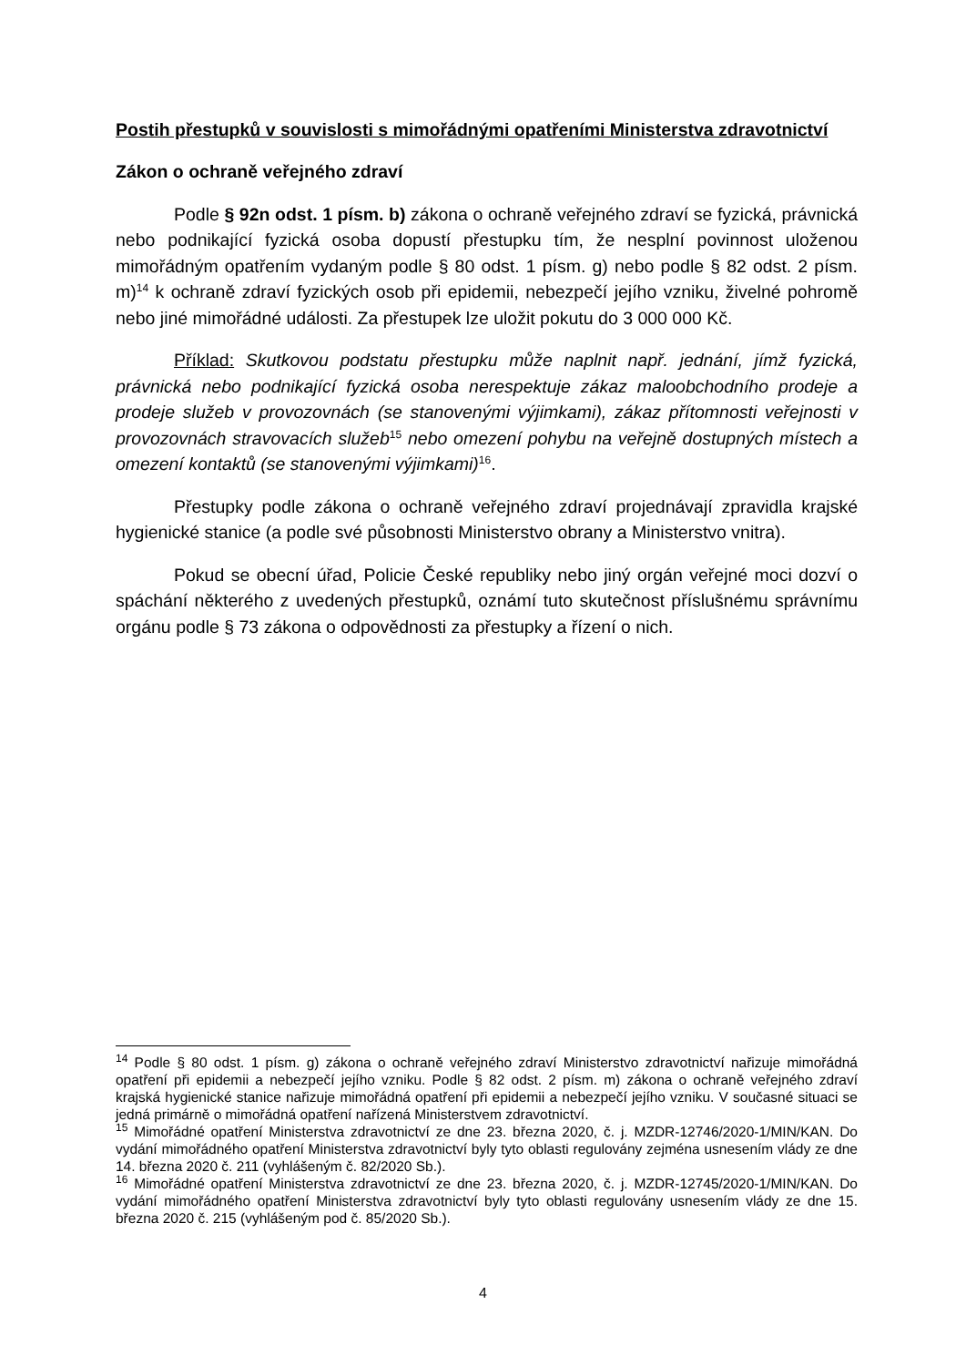Postih přestupků v souvislosti s mimořádnými opatřeními Ministerstva zdravotnictví
Zákon o ochraně veřejného zdraví
Podle § 92n odst. 1 písm. b) zákona o ochraně veřejného zdraví se fyzická, právnická nebo podnikající fyzická osoba dopustí přestupku tím, že nesplní povinnost uloženou mimořádným opatřením vydaným podle § 80 odst. 1 písm. g) nebo podle § 82 odst. 2 písm. m)<sup>14</sup> k ochraně zdraví fyzických osob při epidemii, nebezpečí jejího vzniku, živelné pohromě nebo jiné mimořádné události. Za přestupek lze uložit pokutu do 3 000 000 Kč.
Příklad: Skutkovou podstatu přestupku může naplnit např. jednání, jímž fyzická, právnická nebo podnikající fyzická osoba nerespektuje zákaz maloobchodního prodeje a prodeje služeb v provozovnách (se stanovenými výjimkami), zákaz přítomnosti veřejnosti v provozovnách stravovacích služeb<sup>15</sup> nebo omezení pohybu na veřejně dostupných místech a omezení kontaktů (se stanovenými výjimkami)<sup>16</sup>.
Přestupky podle zákona o ochraně veřejného zdraví projednávají zpravidla krajské hygienické stanice (a podle své působnosti Ministerstvo obrany a Ministerstvo vnitra).
Pokud se obecní úřad, Policie České republiky nebo jiný orgán veřejné moci dozví o spáchání některého z uvedených přestupků, oznámí tuto skutečnost příslušnému správnímu orgánu podle § 73 zákona o odpovědnosti za přestupky a řízení o nich.
<sup>14</sup> Podle § 80 odst. 1 písm. g) zákona o ochraně veřejného zdraví Ministerstvo zdravotnictví nařizuje mimořádná opatření při epidemii a nebezpečí jejího vzniku. Podle § 82 odst. 2 písm. m) zákona o ochraně veřejného zdraví krajská hygienické stanice nařizuje mimořádná opatření při epidemii a nebezpečí jejího vzniku. V současné situaci se jedná primárně o mimořádná opatření nařízená Ministerstvem zdravotnictví.
<sup>15</sup> Mimořádné opatření Ministerstva zdravotnictví ze dne 23. března 2020, č. j. MZDR-12746/2020-1/MIN/KAN. Do vydání mimořádného opatření Ministerstva zdravotnictví byly tyto oblasti regulovány zejména usnesením vlády ze dne 14. března 2020 č. 211 (vyhlášeným č. 82/2020 Sb.).
<sup>16</sup> Mimořádné opatření Ministerstva zdravotnictví ze dne 23. března 2020, č. j. MZDR-12745/2020-1/MIN/KAN. Do vydání mimořádného opatření Ministerstva zdravotnictví byly tyto oblasti regulovány usnesením vlády ze dne 15. března 2020 č. 215 (vyhlášeným pod č. 85/2020 Sb.).
4